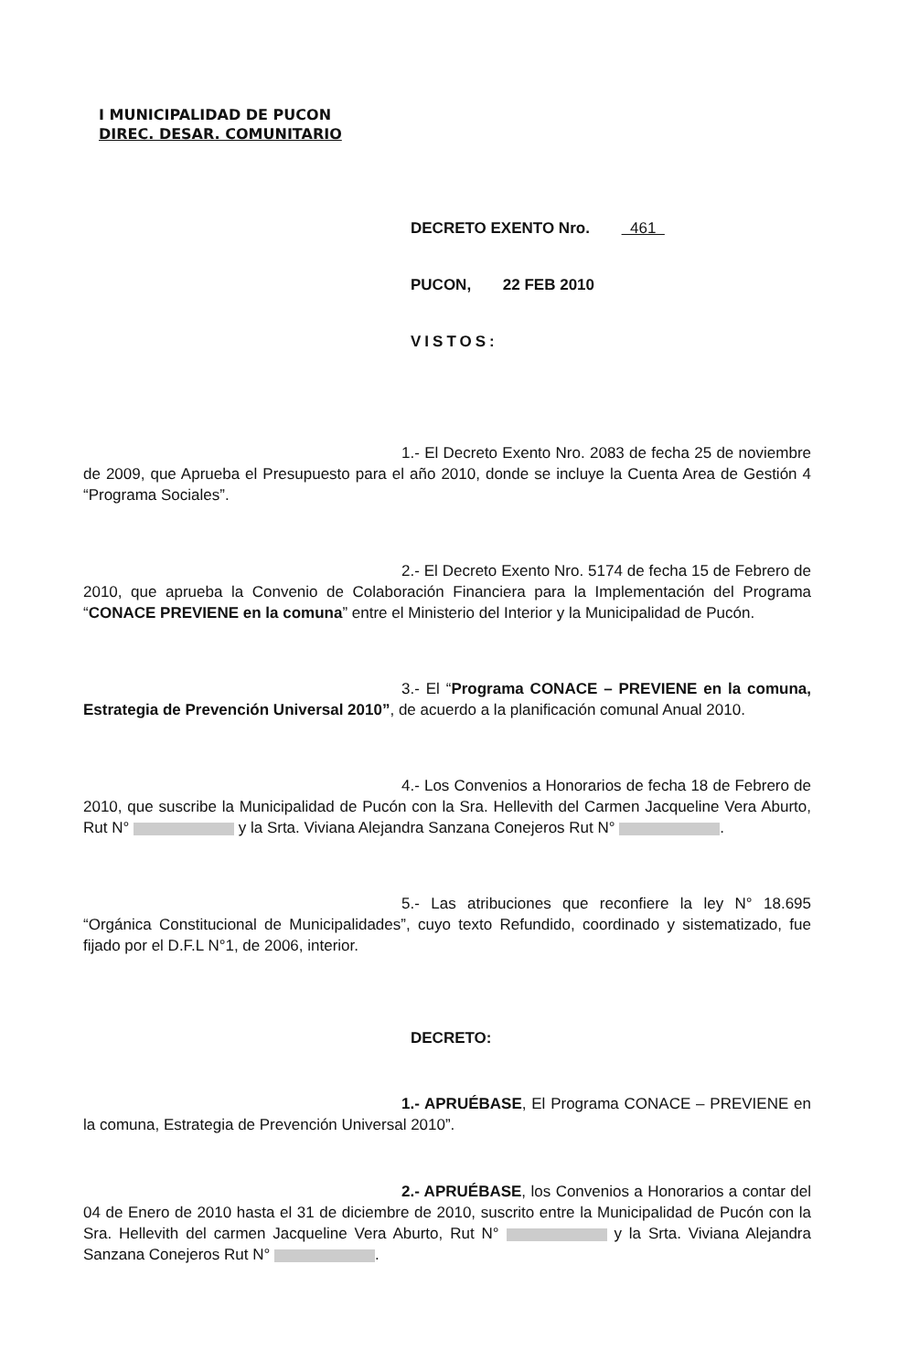I MUNICIPALIDAD DE PUCON
DIREC. DESAR. COMUNITARIO
DECRETO EXENTO Nro. 461
PUCON, 22 FEB 2010
VISTOS:
1.- El Decreto Exento Nro. 2083 de fecha 25 de noviembre de 2009, que Aprueba el Presupuesto para el año 2010, donde se incluye la Cuenta Area de Gestión 4 “Programa Sociales”.
2.- El Decreto Exento Nro. 5174 de fecha 15 de Febrero de 2010, que aprueba la Convenio de Colaboración Financiera para la Implementación del Programa “CONACE PREVIENE en la comuna” entre el Ministerio del Interior y la Municipalidad de Pucón.
3.- El “Programa CONACE – PREVIENE en la comuna, Estrategia de Prevención Universal 2010”, de acuerdo a la planificación comunal Anual 2010.
4.- Los Convenios a Honorarios de fecha 18 de Febrero de 2010, que suscribe la Municipalidad de Pucón con la Sra. Hellevith del Carmen Jacqueline Vera Aburto, Rut N° y la Srta. Viviana Alejandra Sanzana Conejeros Rut N° .
5.- Las atribuciones que reconfiere la ley N° 18.695 “Orgánica Constitucional de Municipalidades”, cuyo texto Refundido, coordinado y sistematizado, fue fijado por el D.F.L N°1, de 2006, interior.
DECRETO:
1.- APRUÉBASE, El Programa CONACE – PREVIENE en la comuna, Estrategia de Prevención Universal 2010”.
2.- APRUÉBASE, los Convenios a Honorarios a contar del 04 de Enero de 2010 hasta el 31 de diciembre de 2010, suscrito entre la Municipalidad de Pucón con la Sra. Hellevith del carmen Jacqueline Vera Aburto, Rut N° y la Srta. Viviana Alejandra Sanzana Conejeros Rut N° .